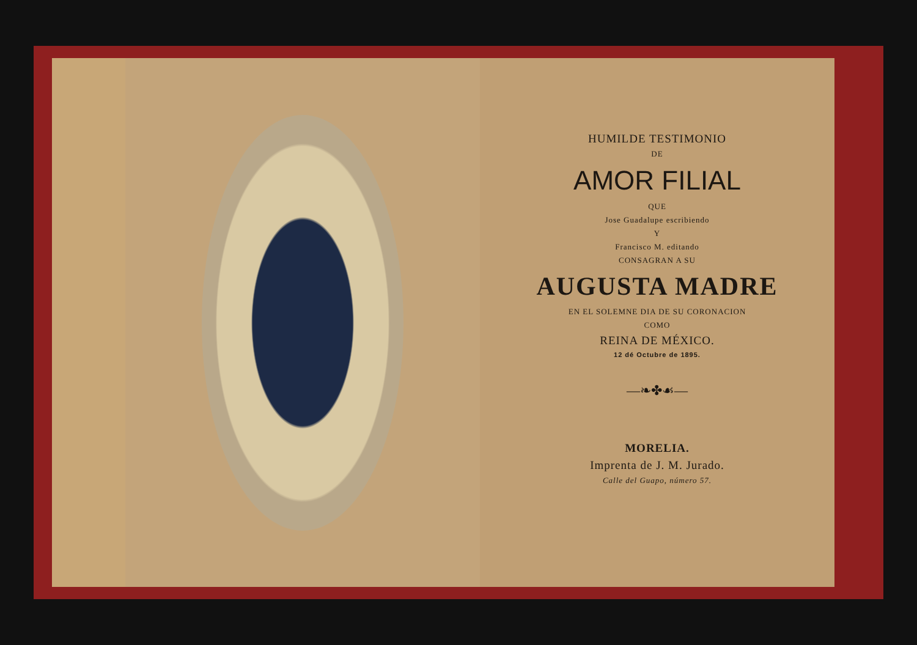HUMILDE TESTIMONIO
DE
AMOR FILIAL
QUE
Jose Guadalupe escribiendo
Y
Francisco M. editando
CONSAGRAN A SU
AUGUSTA MADRE
EN EL SOLEMNE DIA DE SU CORONACION
COMO
REINA DE MÉXICO.
12 dé Octubre de 1895.
—❧✤☙—
MORELIA.
Imprenta de J. M. Jurado.
Calle del Guapo, número 57.